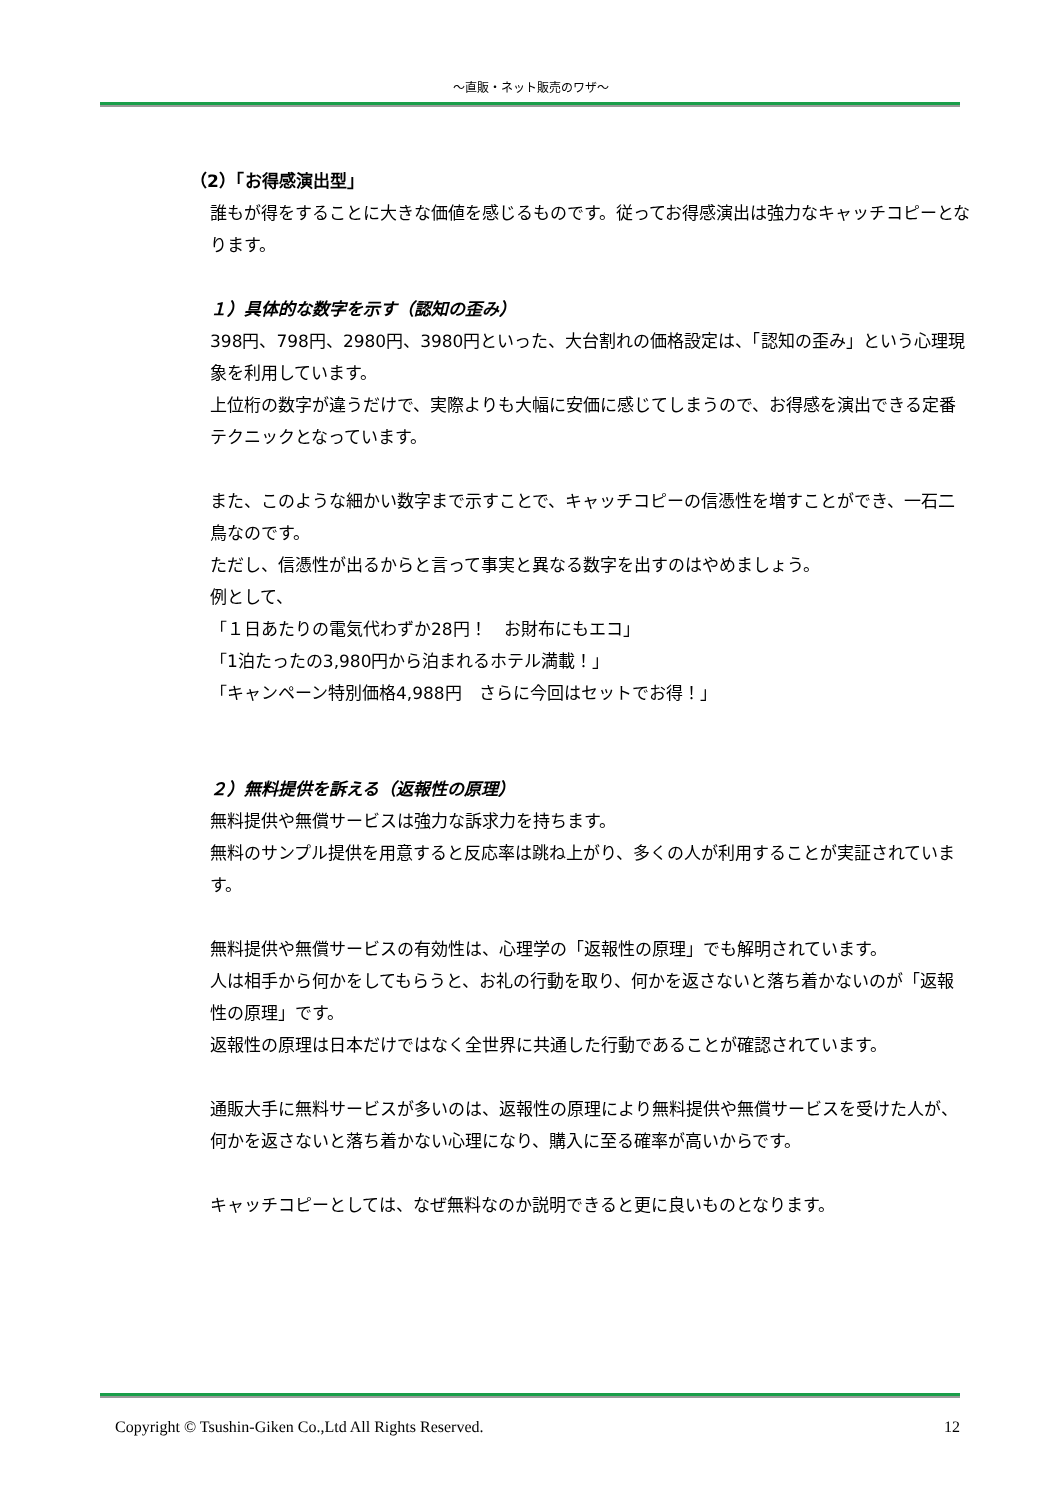～直販・ネット販売のワザ～
（2）「お得感演出型」
誰もが得をすることに大きな価値を感じるものです。従ってお得感演出は強力なキャッチコピーとなります。
１）具体的な数字を示す（認知の歪み）
398円、798円、2980円、3980円といった、大台割れの価格設定は、「認知の歪み」という心理現象を利用しています。
上位桁の数字が違うだけで、実際よりも大幅に安価に感じてしまうので、お得感を演出できる定番テクニックとなっています。
また、このような細かい数字まで示すことで、キャッチコピーの信憑性を増すことができ、一石二鳥なのです。
ただし、信憑性が出るからと言って事実と異なる数字を出すのはやめましょう。
例として、
「１日あたりの電気代わずか28円！　お財布にもエコ」
「1泊たったの3,980円から泊まれるホテル満載！」
「キャンペーン特別価格4,988円　さらに今回はセットでお得！」
２）無料提供を訴える（返報性の原理）
無料提供や無償サービスは強力な訴求力を持ちます。
無料のサンプル提供を用意すると反応率は跳ね上がり、多くの人が利用することが実証されています。
無料提供や無償サービスの有効性は、心理学の「返報性の原理」でも解明されています。
人は相手から何かをしてもらうと、お礼の行動を取り、何かを返さないと落ち着かないのが「返報性の原理」です。
返報性の原理は日本だけではなく全世界に共通した行動であることが確認されています。
通販大手に無料サービスが多いのは、返報性の原理により無料提供や無償サービスを受けた人が、何かを返さないと落ち着かない心理になり、購入に至る確率が高いからです。
キャッチコピーとしては、なぜ無料なのか説明できると更に良いものとなります。
Copyright © Tsushin-Giken Co.,Ltd All Rights Reserved. 12